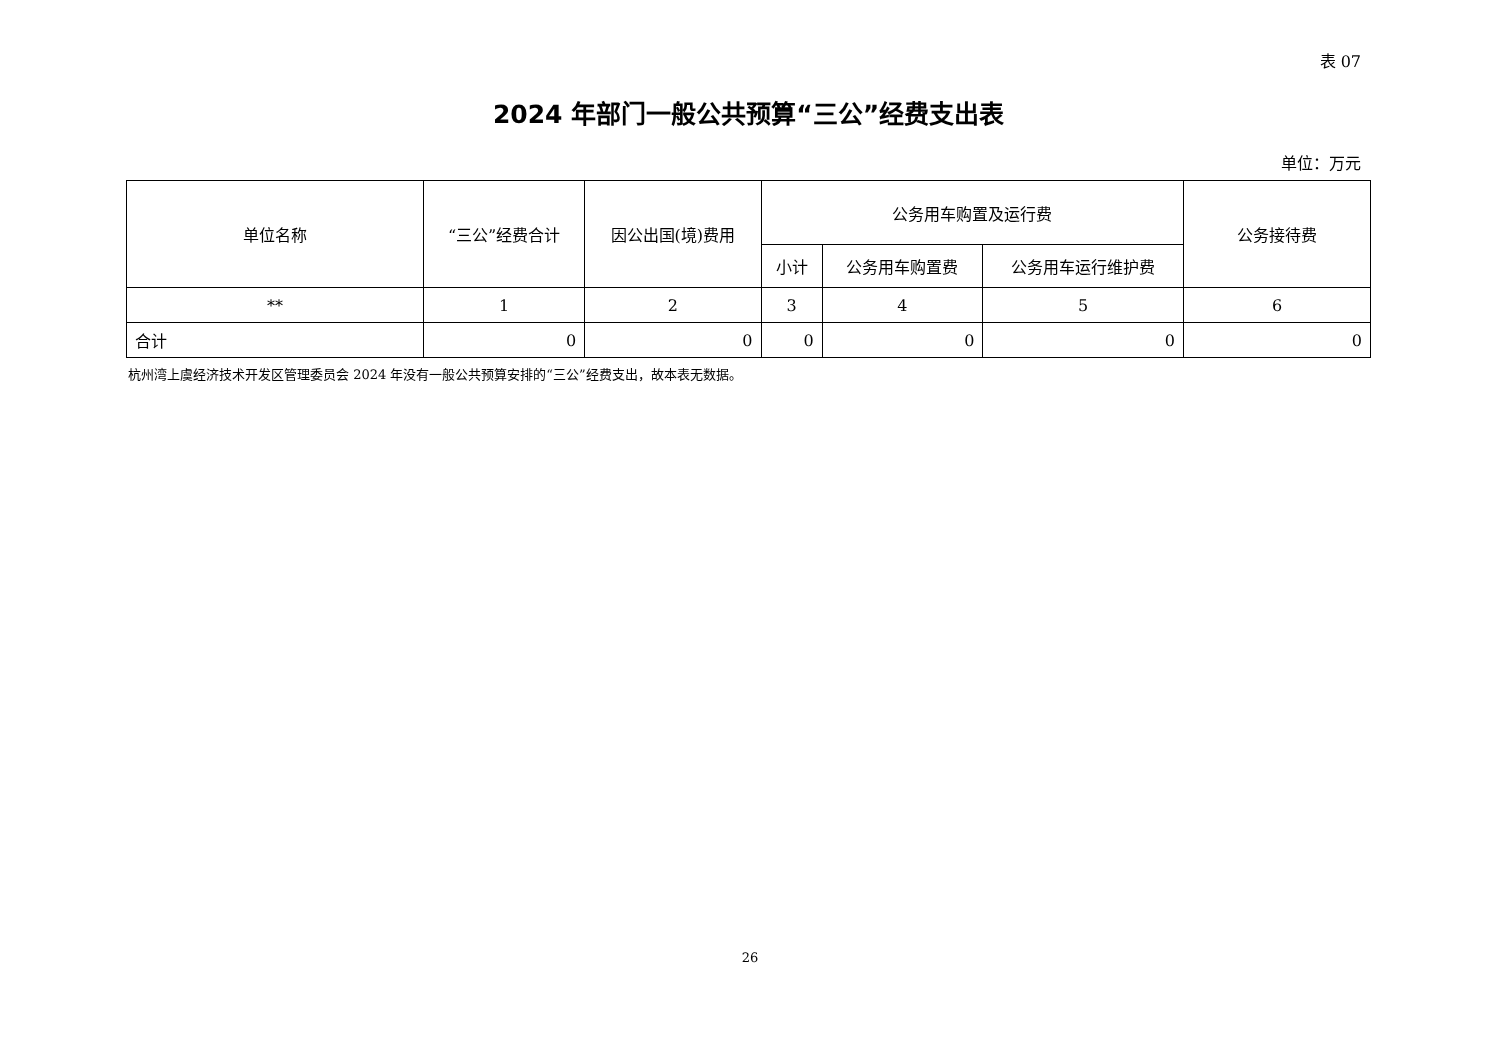表 07
2024 年部门一般公共预算“三公”经费支出表
单位：万元
| 单位名称 | “三公”经费合计 | 因公出国(境)费用 | 公务用车购置及运行费 | | | 公务接待费 |
| --- | --- | --- | --- | --- | --- | --- |
| | | | 小计 | 公务用车购置费 | 公务用车运行维护费 | |
| ** | 1 | 2 | 3 | 4 | 5 | 6 |
| 合计 | 0 | 0 | 0 | 0 | 0 | 0 |
杭州湾上虞经济技术开发区管理委员会 2024 年没有一般公共预算安排的“三公”经费支出，故本表无数据。
26